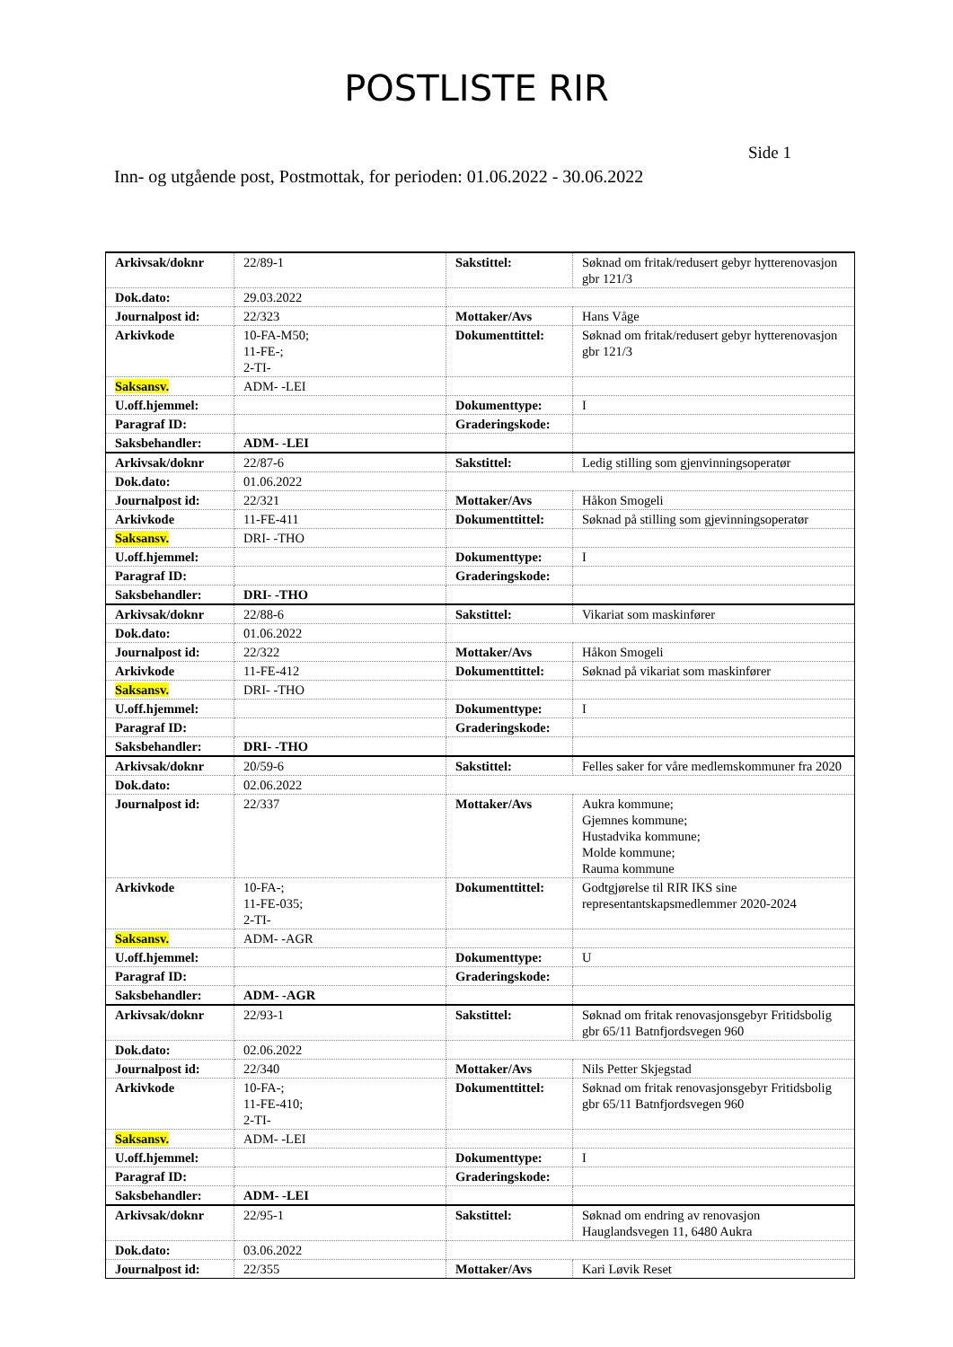POSTLISTE RIR
Side 1
Inn- og utgående post, Postmottak, for perioden: 01.06.2022 - 30.06.2022
| Arkivsak/doknr | 22/89-1 | Sakstittel: | Søknad om fritak/redusert gebyr hytterenovasjon gbr 121/3 |
| Dok.dato: | 29.03.2022 | | |
| Journalpost id: | 22/323 | Mottaker/Avs | Hans Våge |
| Arkivkode | 10-FA-M50; 11-FE-; 2-TI- | Dokumenttittel: | Søknad om fritak/redusert gebyr hytterenovasjon gbr 121/3 |
| Saksansv. | ADM- -LEI | | |
| U.off.hjemmel: | | Dokumenttype: | I |
| Paragraf ID: | | Graderingskode: | |
| Saksbehandler: | ADM- -LEI | | |
| Arkivsak/doknr | 22/87-6 | Sakstittel: | Ledig stilling som gjenvinningsoperatør |
| Dok.dato: | 01.06.2022 | | |
| Journalpost id: | 22/321 | Mottaker/Avs | Håkon Smogeli |
| Arkivkode | 11-FE-411 | Dokumenttittel: | Søknad på stilling som gjevinningsoperatør |
| Saksansv. | DRI- -THO | | |
| U.off.hjemmel: | | Dokumenttype: | I |
| Paragraf ID: | | Graderingskode: | |
| Saksbehandler: | DRI- -THO | | |
| Arkivsak/doknr | 22/88-6 | Sakstittel: | Vikariat som maskinfører |
| Dok.dato: | 01.06.2022 | | |
| Journalpost id: | 22/322 | Mottaker/Avs | Håkon Smogeli |
| Arkivkode | 11-FE-412 | Dokumenttittel: | Søknad på vikariat som maskinfører |
| Saksansv. | DRI- -THO | | |
| U.off.hjemmel: | | Dokumenttype: | I |
| Paragraf ID: | | Graderingskode: | |
| Saksbehandler: | DRI- -THO | | |
| Arkivsak/doknr | 20/59-6 | Sakstittel: | Felles saker for våre medlemskommuner fra 2020 |
| Dok.dato: | 02.06.2022 | | |
| Journalpost id: | 22/337 | Mottaker/Avs | Aukra kommune; Gjemnes kommune; Hustadvika kommune; Molde kommune; Rauma kommune |
| Arkivkode | 10-FA-; 11-FE-035; 2-TI- | Dokumenttittel: | Godtgjørelse til RIR IKS sine representantskapsmedlemmer 2020-2024 |
| Saksansv. | ADM- -AGR | | |
| U.off.hjemmel: | | Dokumenttype: | U |
| Paragraf ID: | | Graderingskode: | |
| Saksbehandler: | ADM- -AGR | | |
| Arkivsak/doknr | 22/93-1 | Sakstittel: | Søknad om fritak renovasjonsgebyr Fritidsbolig gbr 65/11 Batnfjordsvegen 960 |
| Dok.dato: | 02.06.2022 | | |
| Journalpost id: | 22/340 | Mottaker/Avs | Nils Petter Skjegstad |
| Arkivkode | 10-FA-; 11-FE-410; 2-TI- | Dokumenttittel: | Søknad om fritak renovasjonsgebyr Fritidsbolig gbr 65/11 Batnfjordsvegen 960 |
| Saksansv. | ADM- -LEI | | |
| U.off.hjemmel: | | Dokumenttype: | I |
| Paragraf ID: | | Graderingskode: | |
| Saksbehandler: | ADM- -LEI | | |
| Arkivsak/doknr | 22/95-1 | Sakstittel: | Søknad om endring av renovasjon Hauglandsvegen 11, 6480 Aukra |
| Dok.dato: | 03.06.2022 | | |
| Journalpost id: | 22/355 | Mottaker/Avs | Kari Løvik Reset |